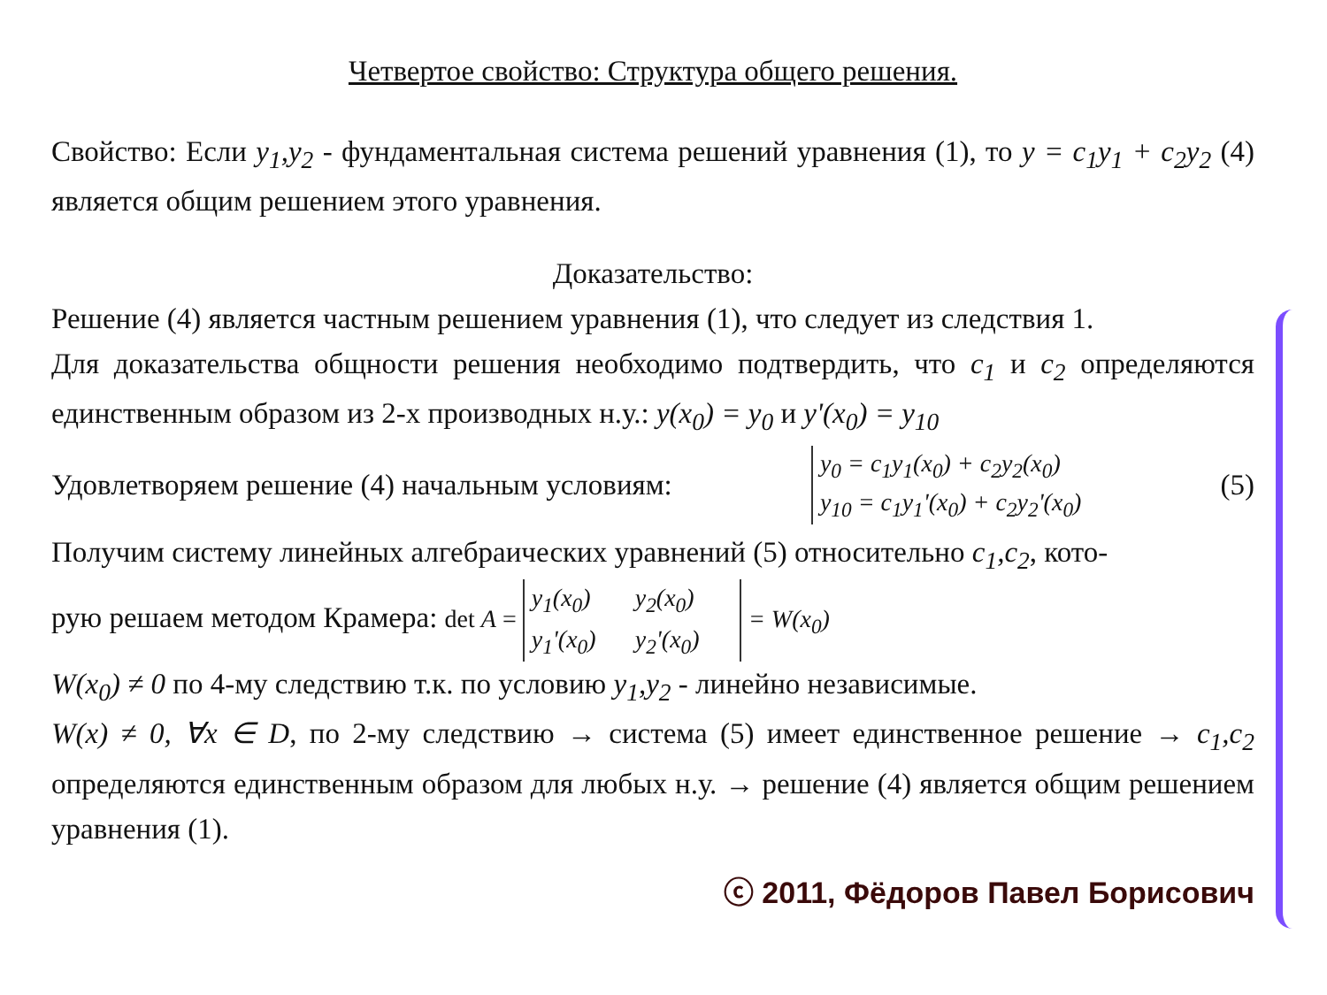Четвертое свойство: Структура общего решения.
Свойство: Если y<sub>1</sub>,y<sub>2</sub> - фундаментальная система решений уравнения (1), то y = c<sub>1</sub>y<sub>1</sub> + c<sub>2</sub>y<sub>2</sub> (4) является общим решением этого уравнения.
Доказательство:
Решение (4) является частным решением уравнения (1), что следует из следствия 1.
Для доказательства общности решения необходимо подтвердить, что c<sub>1</sub> и c<sub>2</sub> определяются единственным образом из 2-х производных н.у.: y(x<sub>0</sub>) = y<sub>0</sub> и y'(x<sub>0</sub>) = y<sub>10</sub>
Удовлетворяем решение (4) начальным условиям:
y<sub>0</sub> = c<sub>1</sub>y<sub>1</sub>(x<sub>0</sub>) + c<sub>2</sub>y<sub>2</sub>(x<sub>0</sub>)
y<sub>10</sub> = c<sub>1</sub>y<sub>1</sub>'(x<sub>0</sub>) + c<sub>2</sub>y<sub>2</sub>'(x<sub>0</sub>)
(5)
Получим систему линейных алгебраических уравнений (5) относительно c<sub>1</sub>,c<sub>2</sub>, кото-
рую решаем методом Крамера: det A = y<sub>1</sub>(x<sub>0</sub>) y<sub>2</sub>(x<sub>0</sub>)
y<sub>1</sub>'(x<sub>0</sub>) y<sub>2</sub>'(x<sub>0</sub>) = W(x<sub>0</sub>)
W(x<sub>0</sub>) ≠ 0 по 4-му следствию т.к. по условию y<sub>1</sub>,y<sub>2</sub> - линейно независимые.
W(x) ≠ 0, ∀x ∈ D, по 2-му следствию → система (5) имеет единственное решение → c<sub>1</sub>,c<sub>2</sub> определяются единственным образом для любых н.у. → решение (4) является общим решением уравнения (1).
ⓒ 2011, Фёдоров Павел Борисович